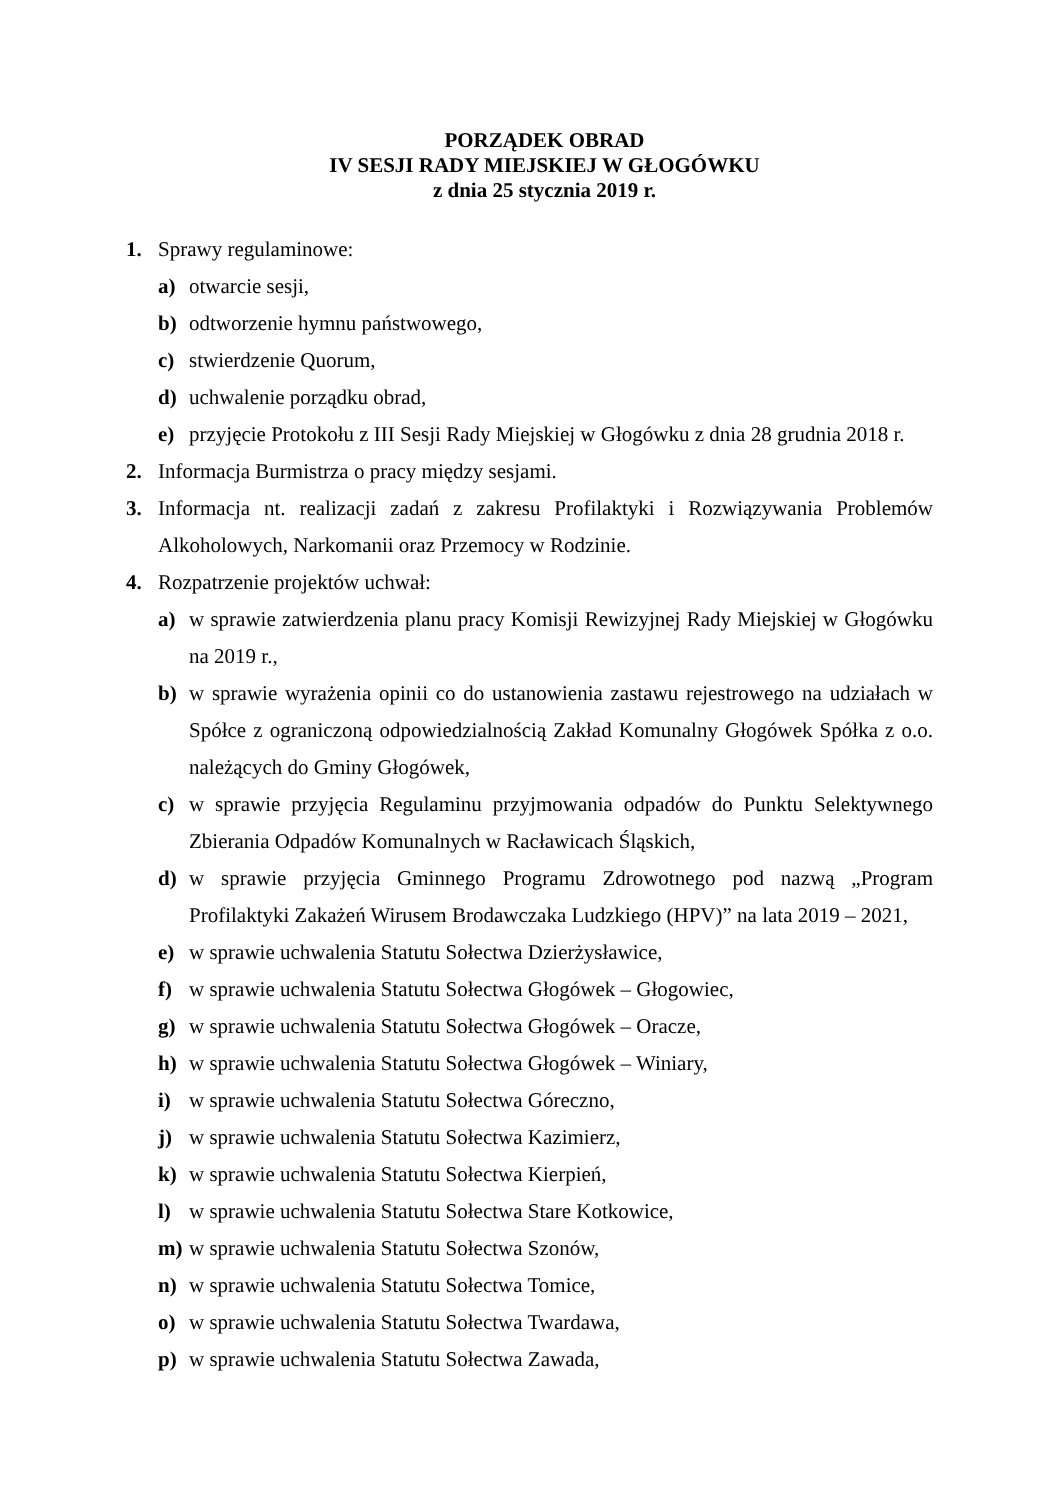PORZĄDEK OBRAD
IV SESJI RADY MIEJSKIEJ W GŁOGÓWKU
z dnia 25 stycznia 2019 r.
1. Sprawy regulaminowe:
a) otwarcie sesji,
b) odtworzenie hymnu państwowego,
c) stwierdzenie Quorum,
d) uchwalenie porządku obrad,
e) przyjęcie Protokołu z III Sesji Rady Miejskiej w Głogówku z dnia 28 grudnia 2018 r.
2. Informacja Burmistrza o pracy między sesjami.
3. Informacja nt. realizacji zadań z zakresu Profilaktyki i Rozwiązywania Problemów Alkoholowych, Narkomanii oraz Przemocy w Rodzinie.
4. Rozpatrzenie projektów uchwał:
a) w sprawie zatwierdzenia planu pracy Komisji Rewizyjnej Rady Miejskiej w Głogówku na 2019 r.,
b) w sprawie wyrażenia opinii co do ustanowienia zastawu rejestrowego na udziałach w Spółce z ograniczoną odpowiedzialnością Zakład Komunalny Głogówek Spółka z o.o. należących do Gminy Głogówek,
c) w sprawie przyjęcia Regulaminu przyjmowania odpadów do Punktu Selektywnego Zbierania Odpadów Komunalnych w Racławicach Śląskich,
d) w sprawie przyjęcia Gminnego Programu Zdrowotnego pod nazwą „Program Profilaktyki Zakażeń Wirusem Brodawczaka Ludzkiego (HPV)” na lata 2019 – 2021,
e) w sprawie uchwalenia Statutu Sołectwa Dzierżysławice,
f) w sprawie uchwalenia Statutu Sołectwa Głogówek – Głogowiec,
g) w sprawie uchwalenia Statutu Sołectwa Głogówek – Oracze,
h) w sprawie uchwalenia Statutu Sołectwa Głogówek – Winiary,
i) w sprawie uchwalenia Statutu Sołectwa Góreczno,
j) w sprawie uchwalenia Statutu Sołectwa Kazimierz,
k) w sprawie uchwalenia Statutu Sołectwa Kierpień,
l) w sprawie uchwalenia Statutu Sołectwa Stare Kotkowice,
m) w sprawie uchwalenia Statutu Sołectwa Szonów,
n) w sprawie uchwalenia Statutu Sołectwa Tomice,
o) w sprawie uchwalenia Statutu Sołectwa Twardawa,
p) w sprawie uchwalenia Statutu Sołectwa Zawada,